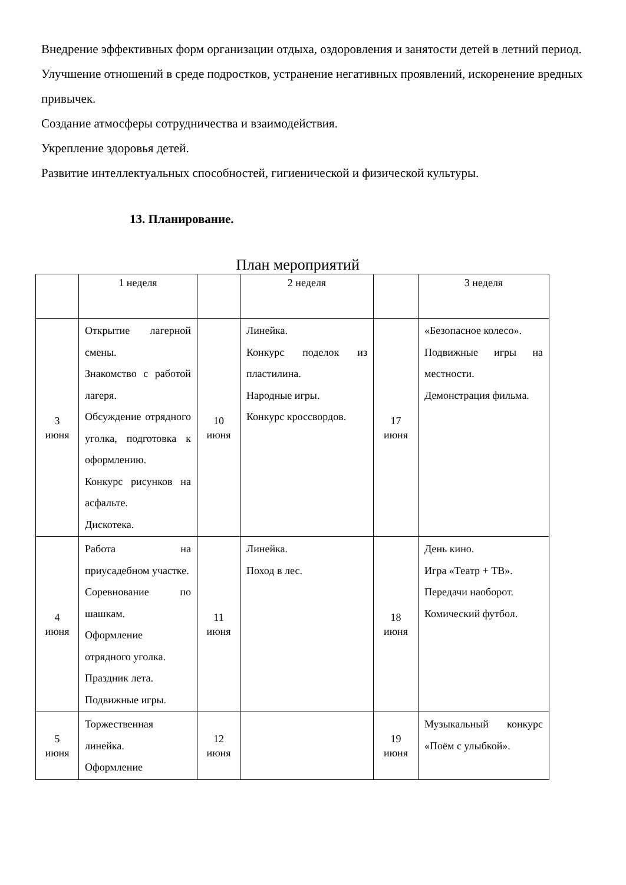Внедрение эффективных форм организации отдыха, оздоровления и занятости детей в летний период.
Улучшение отношений в среде подростков, устранение негативных проявлений, искоренение вредных привычек.
Создание атмосферы сотрудничества и взаимодействия.
Укрепление здоровья детей.
Развитие интеллектуальных способностей, гигиенической и физической культуры.
13. Планирование.
План мероприятий
| | 1 неделя | | 2 неделя | | 3 неделя |
| 3 июня | Открытие лагерной смены. Знакомство с работой лагеря. Обсуждение отрядного уголка, подготовка к оформлению. Конкурс рисунков на асфальте. Дискотека. | 10 июня | Линейка. Конкурс поделок из пластилина. Народные игры. Конкурс кроссвордов. | 17 июня | «Безопасное колесо». Подвижные игры на местности. Демонстрация фильма. |
| 4 июня | Работа на приусадебном участке. Соревнование по шашкам. Оформление отрядного уголка. Праздник лета. Подвижные игры. | 11 июня | Линейка. Поход в лес. | 18 июня | День кино. Игра «Театр + ТВ». Передачи наоборот. Комический футбол. |
| 5 июня | Торжественная линейка. Оформление | 12 июня | | 19 июня | Музыкальный конкурс «Поём с улыбкой». |